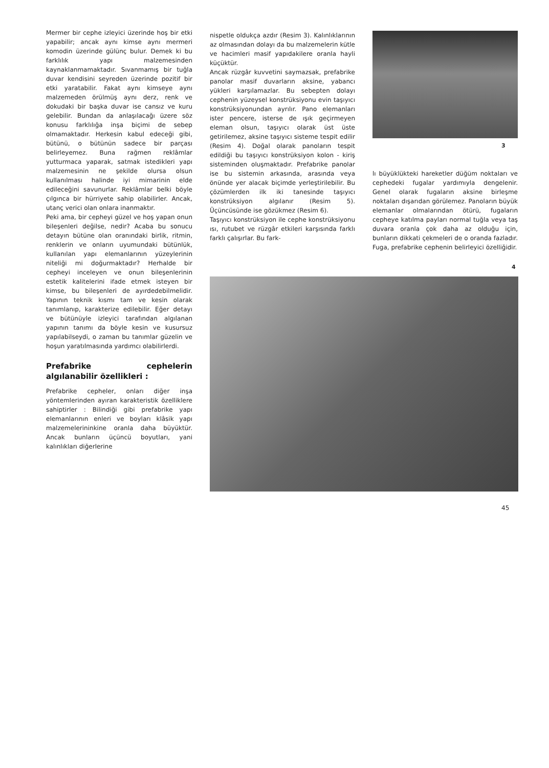Mermer bir cephe izleyici üzerinde hoş bir etki yapabilir; ancak aynı kimse aynı mermeri komodin üzerinde gülünç bulur. Demek ki bu farklılık yapı malzemesinden kaynaklanmamaktadır. Sıvanmamış bir tuğla duvar kendisini seyreden üzerinde pozitif bir etki yaratabilir. Fakat aynı kimseye aynı malzemeden örülmüş aynı derz, renk ve dokudaki bir başka duvar ise cansız ve kuru gelebilir. Bundan da anlaşılacağı üzere söz konusu farklılığa inşa biçimi de sebep olmamaktadır. Herkesin kabul edeceği gibi, bütünü, o bütünün sadece bir parçası belirleyemez. Buna rağmen reklâmlar yutturmaca yaparak, satmak istedikleri yapı malzemesinin ne şekilde olursa olsun kullanılması halinde iyi mimarinin elde edileceğini savunurlar. Reklâmlar belki böyle çılgınca bir hürriyete sahip olabilirler. Ancak, utanç verici olan onlara inanmaktır.
Peki ama, bir cepheyi güzel ve hoş yapan onun bileşenleri değilse, nedir? Acaba bu sonucu detayın bütüne olan oranındaki birlik, ritmin, renklerin ve onların uyumundaki bütünlük, kullanılan yapı elemanlarının yüzeylerinin niteliği mi doğurmaktadır? Herhalde bir cepheyi inceleyen ve onun bileşenlerinin estetik kalitelerini ifade etmek isteyen bir kimse, bu bileşenleri de ayırdedebilmelidir. Yapının teknik kısmı tam ve kesin olarak tanımlanıp, karakterize edilebilir. Eğer detayı ve bütünüyle izleyici tarafından algılanan yapının tanımı da böyle kesin ve kusursuz yapılabilseydi, o zaman bu tanımlar güzelin ve hoşun yaratılmasında yardımcı olabilirlerdi.
Prefabrike cephelerin algılanabilir özellikleri :
Prefabrike cepheler, onları diğer inşa yöntemlerinden ayıran karakteristik özelliklere sahiptirler : Bilindiği gibi prefabrike yapı elemanlarının enleri ve boyları klâsik yapı malzemelerininkine oranla daha büyüktür. Ancak bunların üçüncü boyutları, yani kalınlıkları diğerlerine
nispetle oldukça azdır (Resim 3). Kalınlıklarının az olmasından dolayı da bu malzemelerin kütle ve hacimleri masif yapıdakilere oranla hayli küçüktür.
Ancak rüzgâr kuvvetini saymazsak, prefabrike panolar masif duvarların aksine, yabancı yükleri karşılamazlar. Bu sebepten dolayı cephenin yüzeysel konstrüksiyonu evin taşıyıcı konstrüksiyonundan ayrılır. Pano elemanları ister pencere, isterse de ışık geçirmeyen eleman olsun, taşıyıcı olarak üst üste getirilemez, aksine taşıyıcı sisteme tespit edilir (Resim 4). Doğal olarak panoların tespit edildiği bu taşıyıcı konstrüksiyon kolon - kiriş sisteminden oluşmaktadır. Prefabrike panolar ise bu sistemin arkasında, arasında veya önünde yer alacak biçimde yerleştirilebilir. Bu çözümlerden ilk iki tanesinde taşıyıcı konstrüksiyon algılanır (Resim 5). Üçüncüsünde ise gözükmez (Resim 6).
Taşıyıcı konstrüksiyon ile cephe konstrüksiyonu ısı, rutubet ve rüzgâr etkileri karşısında farklı farklı çalışırlar. Bu fark-
3
lı büyüklükteki hareketler düğüm noktaları ve cephedeki fugalar yardımıyla dengelenir. Genel olarak fugaların aksine birleşme noktaları dışarıdan görülemez. Panoların büyük elemanlar olmalarından ötürü, fugaların cepheye katılma payları normal tuğla veya taş duvara oranla çok daha az olduğu için, bunların dikkati çekmeleri de o oranda fazladır. Fuga, prefabrike cephenin belirleyici özelliğidir.
4
45